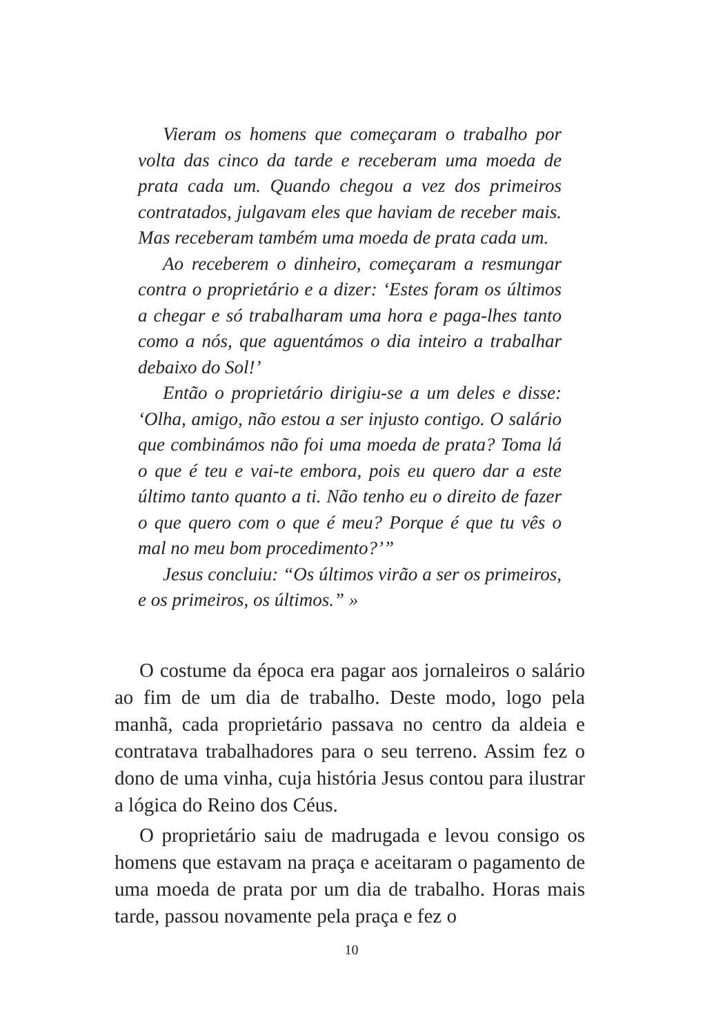Vieram os homens que começaram o trabalho por volta das cinco da tarde e receberam uma moeda de prata cada um. Quando chegou a vez dos primeiros contratados, julgavam eles que haviam de receber mais. Mas receberam também uma moeda de prata cada um.
Ao receberem o dinheiro, começaram a resmungar contra o proprietário e a dizer: ‘Estes foram os últimos a chegar e só trabalharam uma hora e paga-lhes tanto como a nós, que aguentámos o dia inteiro a trabalhar debaixo do Sol!’
Então o proprietário dirigiu-se a um deles e disse: ‘Olha, amigo, não estou a ser injusto contigo. O salário que combinámos não foi uma moeda de prata? Toma lá o que é teu e vai-te embora, pois eu quero dar a este último tanto quanto a ti. Não tenho eu o direito de fazer o que quero com o que é meu? Porque é que tu vês o mal no meu bom procedimento?’”
Jesus concluiu: “Os últimos virão a ser os primeiros, e os primeiros, os últimos.” »
O costume da época era pagar aos jornaleiros o salário ao fim de um dia de trabalho. Deste modo, logo pela manhã, cada proprietário passava no centro da aldeia e contratava trabalhadores para o seu terreno. Assim fez o dono de uma vinha, cuja história Jesus contou para ilustrar a lógica do Reino dos Céus.
O proprietário saiu de madrugada e levou consigo os homens que estavam na praça e aceitaram o pagamento de uma moeda de prata por um dia de trabalho. Horas mais tarde, passou novamente pela praça e fez o
10